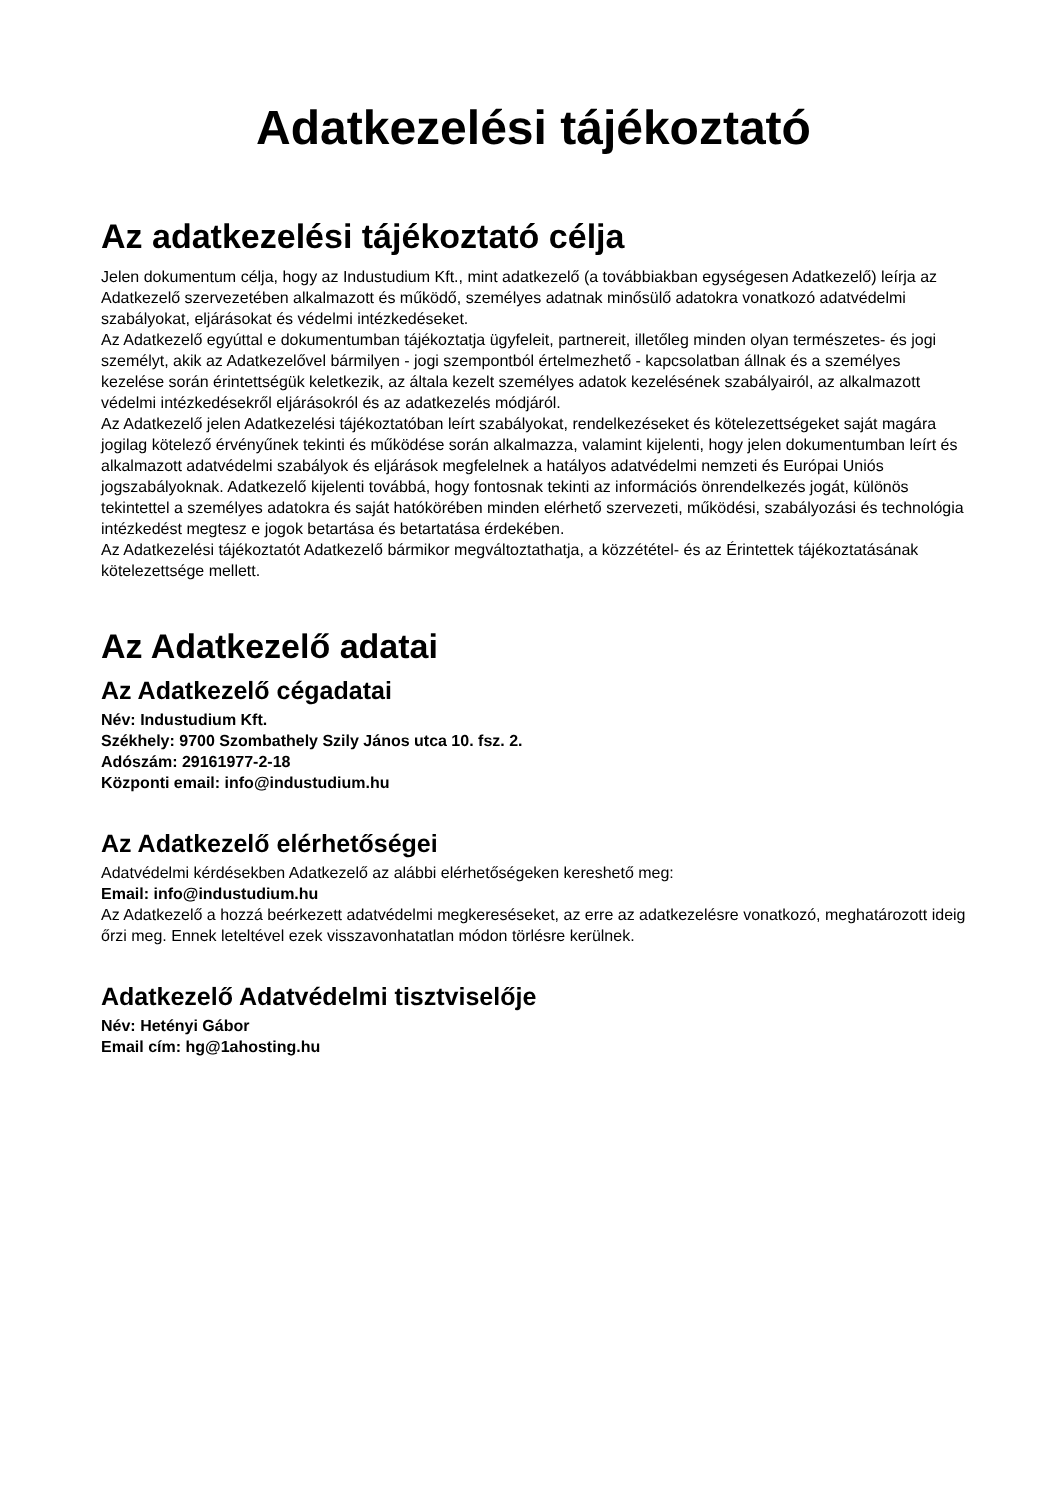Adatkezelési tájékoztató
Az adatkezelési tájékoztató célja
Jelen dokumentum célja, hogy az Industudium Kft., mint adatkezelő (a továbbiakban egységesen Adatkezelő) leírja az Adatkezelő szervezetében alkalmazott és működő, személyes adatnak minősülő adatokra vonatkozó adatvédelmi szabályokat, eljárásokat és védelmi intézkedéseket.
Az Adatkezelő egyúttal e dokumentumban tájékoztatja ügyfeleit, partnereit, illetőleg minden olyan természetes- és jogi személyt, akik az Adatkezelővel bármilyen - jogi szempontból értelmezhető - kapcsolatban állnak és a személyes kezelése során érintettségük keletkezik, az általa kezelt személyes adatok kezelésének szabályairól, az alkalmazott védelmi intézkedésekről eljárásokról és az adatkezelés módjáról.
Az Adatkezelő jelen Adatkezelési tájékoztatóban leírt szabályokat, rendelkezéseket és kötelezettségeket saját magára jogilag kötelező érvényűnek tekinti és működése során alkalmazza, valamint kijelenti, hogy jelen dokumentumban leírt és alkalmazott adatvédelmi szabályok és eljárások megfelelnek a hatályos adatvédelmi nemzeti és Európai Uniós jogszabályoknak. Adatkezelő kijelenti továbbá, hogy fontosnak tekinti az információs önrendelkezés jogát, különös tekintettel a személyes adatokra és saját hatókörében minden elérhető szervezeti, működési, szabályozási és technológia intézkedést megtesz e jogok betartása és betartatása érdekében.
Az Adatkezelési tájékoztatót Adatkezelő bármikor megváltoztathatja, a közzététel- és az Érintettek tájékoztatásának kötelezettsége mellett.
Az Adatkezelő adatai
Az Adatkezelő cégadatai
Név: Industudium Kft.
Székhely: 9700 Szombathely Szily János utca 10. fsz. 2.
Adószám: 29161977-2-18
Központi email: info@industudium.hu
Az Adatkezelő elérhetőségei
Adatvédelmi kérdésekben Adatkezelő az alábbi elérhetőségeken kereshető meg:
Email: info@industudium.hu
Az Adatkezelő a hozzá beérkezett adatvédelmi megkereséseket, az erre az adatkezelésre vonatkozó, meghatározott ideig őrzi meg. Ennek leteltével ezek visszavonhatatlan módon törlésre kerülnek.
Adatkezelő Adatvédelmi tisztviselője
Név: Hetényi Gábor
Email cím: hg@1ahosting.hu